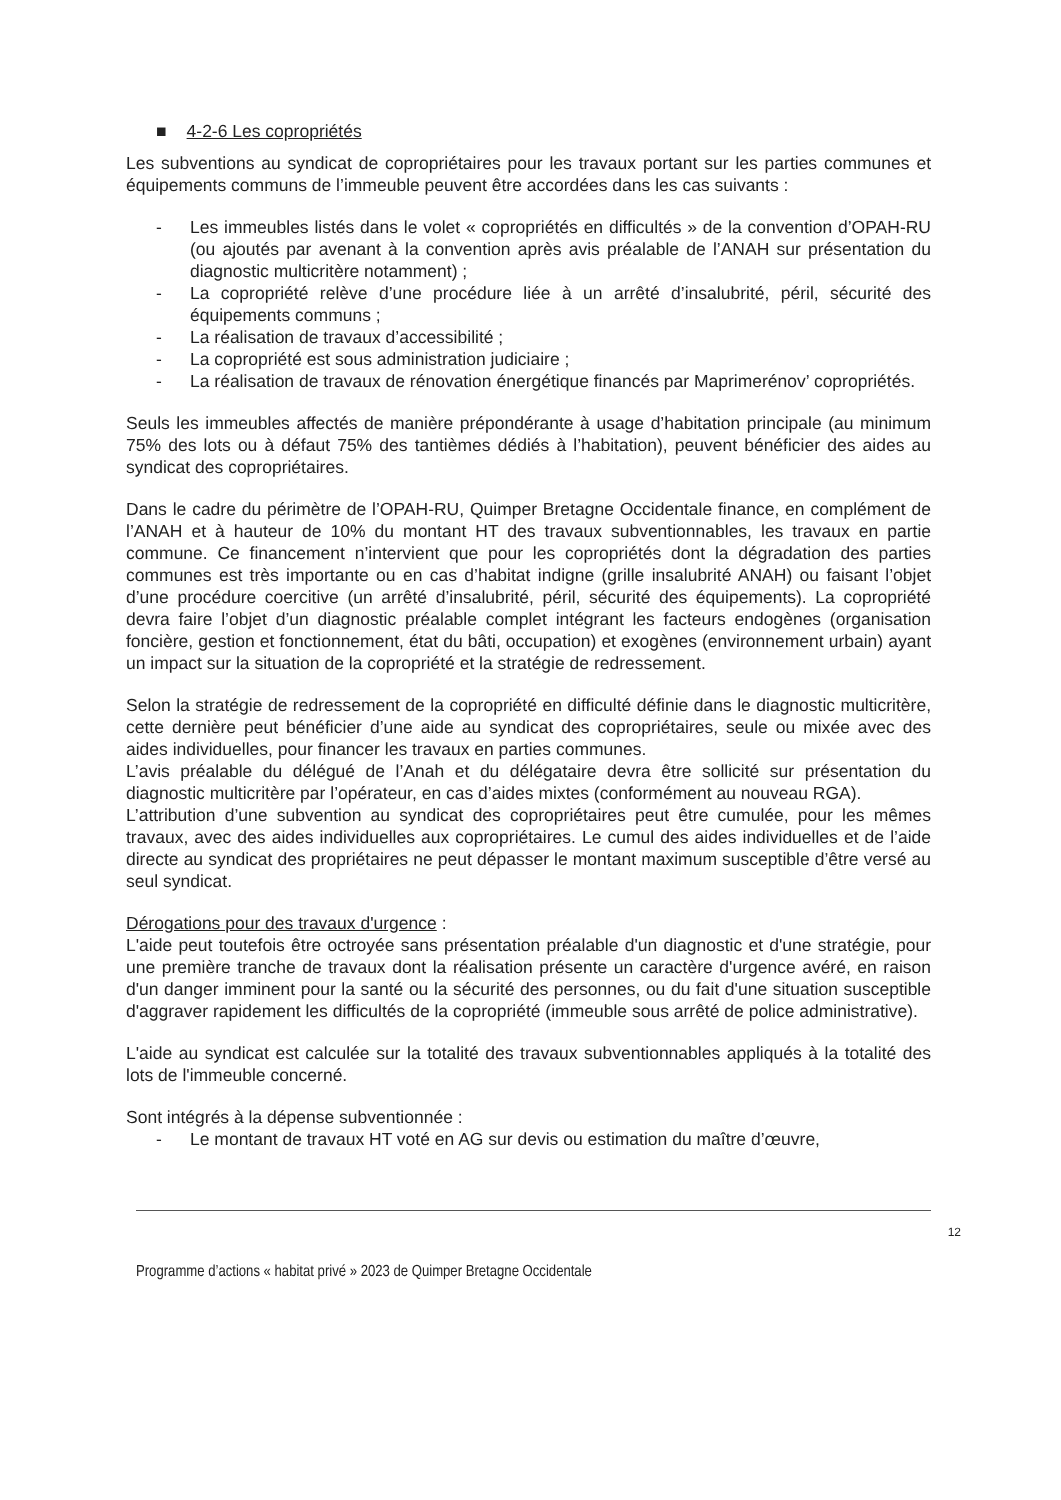■ 4-2-6 Les copropriétés
Les subventions au syndicat de copropriétaires pour les travaux portant sur les parties communes et équipements communs de l’immeuble peuvent être accordées dans les cas suivants :
- Les immeubles listés dans le volet « copropriétés en difficultés » de la convention d’OPAH-RU (ou ajoutés par avenant à la convention après avis préalable de l’ANAH sur présentation du diagnostic multicritère notamment) ;
- La copropriété relève d’une procédure liée à un arrêté d’insalubrité, péril, sécurité des équipements communs ;
- La réalisation de travaux d’accessibilité ;
- La copropriété est sous administration judiciaire ;
- La réalisation de travaux de rénovation énergétique financés par Maprimerénov’ copropriétés.
Seuls les immeubles affectés de manière prépondérante à usage d’habitation principale (au minimum 75% des lots ou à défaut 75% des tantièmes dédiés à l’habitation), peuvent bénéficier des aides au syndicat des copropriétaires.
Dans le cadre du périmètre de l’OPAH-RU, Quimper Bretagne Occidentale finance, en complément de l’ANAH et à hauteur de 10% du montant HT des travaux subventionnables, les travaux en partie commune. Ce financement n’intervient que pour les copropriétés dont la dégradation des parties communes est très importante ou en cas d’habitat indigne (grille insalubrité ANAH) ou faisant l’objet d’une procédure coercitive (un arrêté d’insalubrité, péril, sécurité des équipements). La copropriété devra faire l’objet d’un diagnostic préalable complet intégrant les facteurs endogènes (organisation foncière, gestion et fonctionnement, état du bâti, occupation) et exogènes (environnement urbain) ayant un impact sur la situation de la copropriété et la stratégie de redressement.
Selon la stratégie de redressement de la copropriété en difficulté définie dans le diagnostic multicritère, cette dernière peut bénéficier d’une aide au syndicat des copropriétaires, seule ou mixée avec des aides individuelles, pour financer les travaux en parties communes.
L’avis préalable du délégué de l’Anah et du délégataire devra être sollicité sur présentation du diagnostic multicritère par l’opérateur, en cas d’aides mixtes (conformément au nouveau RGA).
L’attribution d’une subvention au syndicat des copropriétaires peut être cumulée, pour les mêmes travaux, avec des aides individuelles aux copropriétaires. Le cumul des aides individuelles et de l’aide directe au syndicat des propriétaires ne peut dépasser le montant maximum susceptible d’être versé au seul syndicat.
Dérogations pour des travaux d'urgence :
L'aide peut toutefois être octroyée sans présentation préalable d'un diagnostic et d'une stratégie, pour une première tranche de travaux dont la réalisation présente un caractère d'urgence avéré, en raison d'un danger imminent pour la santé ou la sécurité des personnes, ou du fait d'une situation susceptible d'aggraver rapidement les difficultés de la copropriété (immeuble sous arrêté de police administrative).
L'aide au syndicat est calculée sur la totalité des travaux subventionnables appliqués à la totalité des lots de l'immeuble concerné.
Sont intégrés à la dépense subventionnée :
- Le montant de travaux HT voté en AG sur devis ou estimation du maître d’œuvre,
12
Programme d’actions « habitat privé » 2023 de Quimper Bretagne Occidentale